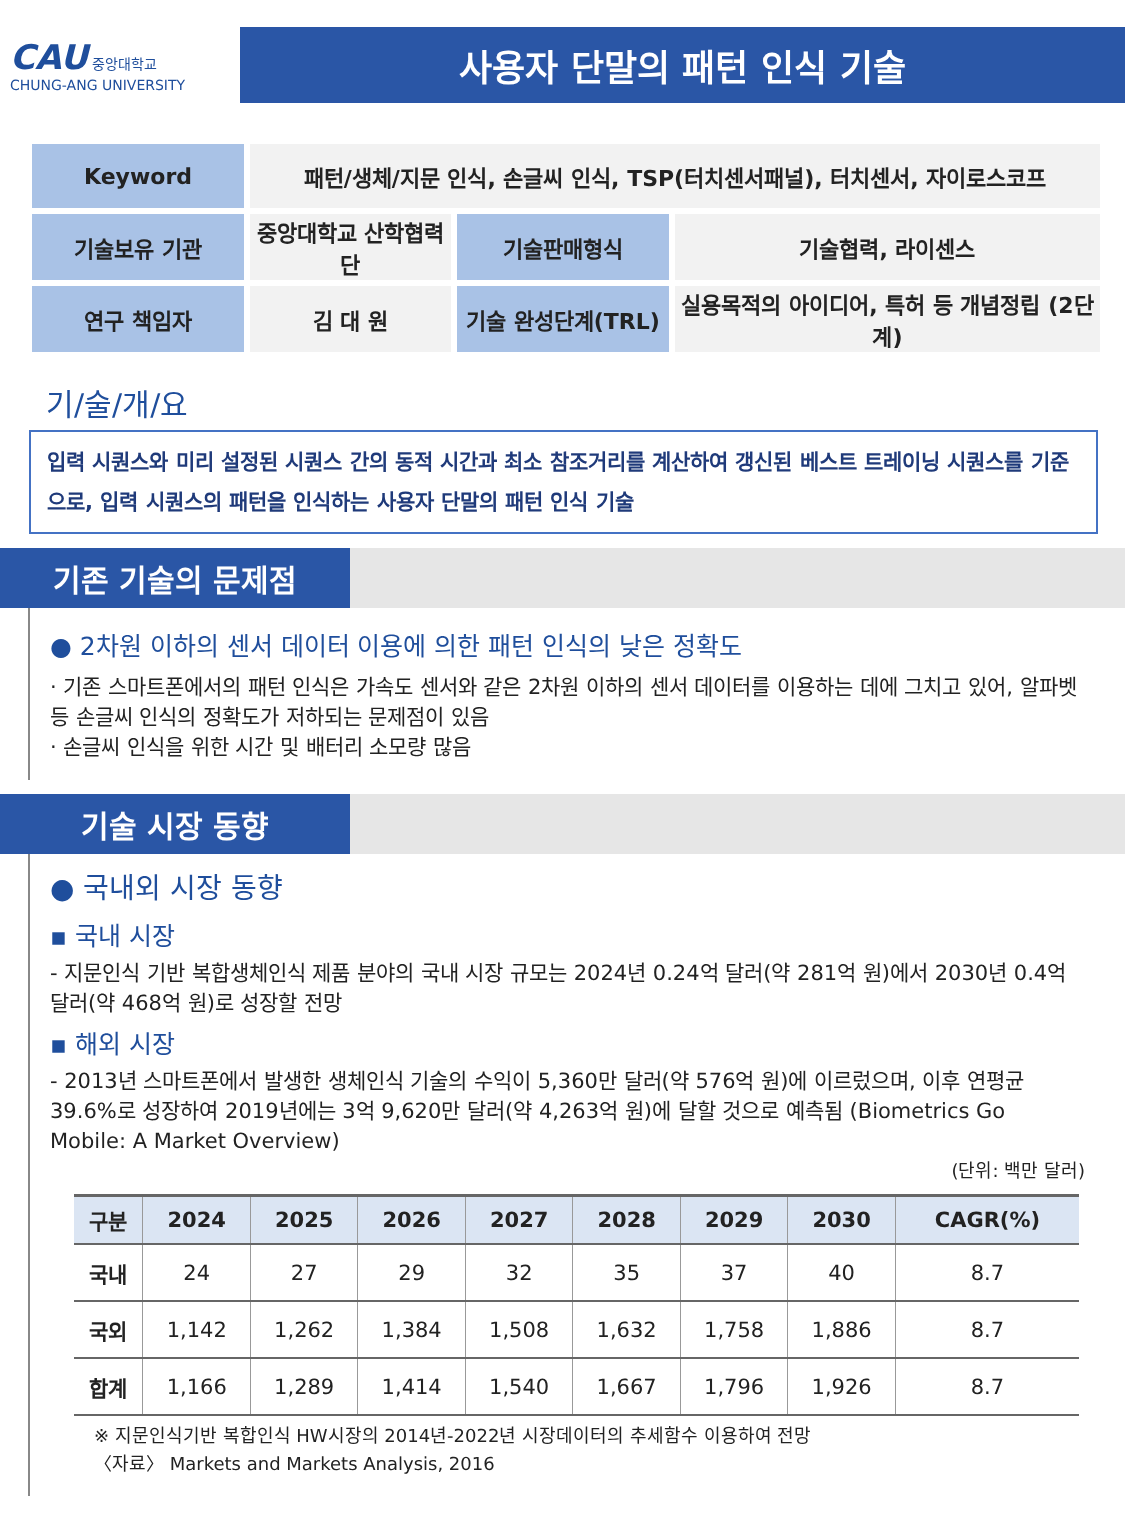CAU 중앙대학교
CHUNG-ANG UNIVERSITY
사용자 단말의 패턴 인식 기술
| Keyword | 패턴/생체/지문 인식, 손글씨 인식, TSP(터치센서패널), 터치센서, 자이로스코프 | | |
| 기술보유 기관 | 중앙대학교 산학협력단 | 기술판매형식 | 기술협력, 라이센스 |
| 연구 책임자 | 김 대 원 | 기술 완성단계(TRL) | 실용목적의 아이디어, 특허 등 개념정립 (2단계) |
기/술/개/요
입력 시퀀스와 미리 설정된 시퀀스 간의 동적 시간과 최소 참조거리를 계산하여 갱신된 베스트 트레이닝 시퀀스를 기준으로, 입력 시퀀스의 패턴을 인식하는 사용자 단말의 패턴 인식 기술
기존 기술의 문제점
● 2차원 이하의 센서 데이터 이용에 의한 패턴 인식의 낮은 정확도
· 기존 스마트폰에서의 패턴 인식은 가속도 센서와 같은 2차원 이하의 센서 데이터를 이용하는 데에 그치고 있어, 알파벳 등 손글씨 인식의 정확도가 저하되는 문제점이 있음
· 손글씨 인식을 위한 시간 및 배터리 소모량 많음
기술 시장 동향
● 국내외 시장 동향
▪ 국내 시장
- 지문인식 기반 복합생체인식 제품 분야의 국내 시장 규모는 2024년 0.24억 달러(약 281억 원)에서 2030년 0.4억 달러(약 468억 원)로 성장할 전망
▪ 해외 시장
- 2013년 스마트폰에서 발생한 생체인식 기술의 수익이 5,360만 달러(약 576억 원)에 이르렀으며, 이후 연평균 39.6%로 성장하여 2019년에는 3억 9,620만 달러(약 4,263억 원)에 달할 것으로 예측됨 (Biometrics Go Mobile: A Market Overview)
(단위: 백만 달러)
| 구분 | 2024 | 2025 | 2026 | 2027 | 2028 | 2029 | 2030 | CAGR(%) |
| --- | --- | --- | --- | --- | --- | --- | --- | --- |
| 국내 | 24 | 27 | 29 | 32 | 35 | 37 | 40 | 8.7 |
| 국외 | 1,142 | 1,262 | 1,384 | 1,508 | 1,632 | 1,758 | 1,886 | 8.7 |
| 합계 | 1,166 | 1,289 | 1,414 | 1,540 | 1,667 | 1,796 | 1,926 | 8.7 |
※ 지문인식기반 복합인식 HW시장의 2014년-2022년 시장데이터의 추세함수 이용하여 전망
〈자료〉 Markets and Markets Analysis, 2016